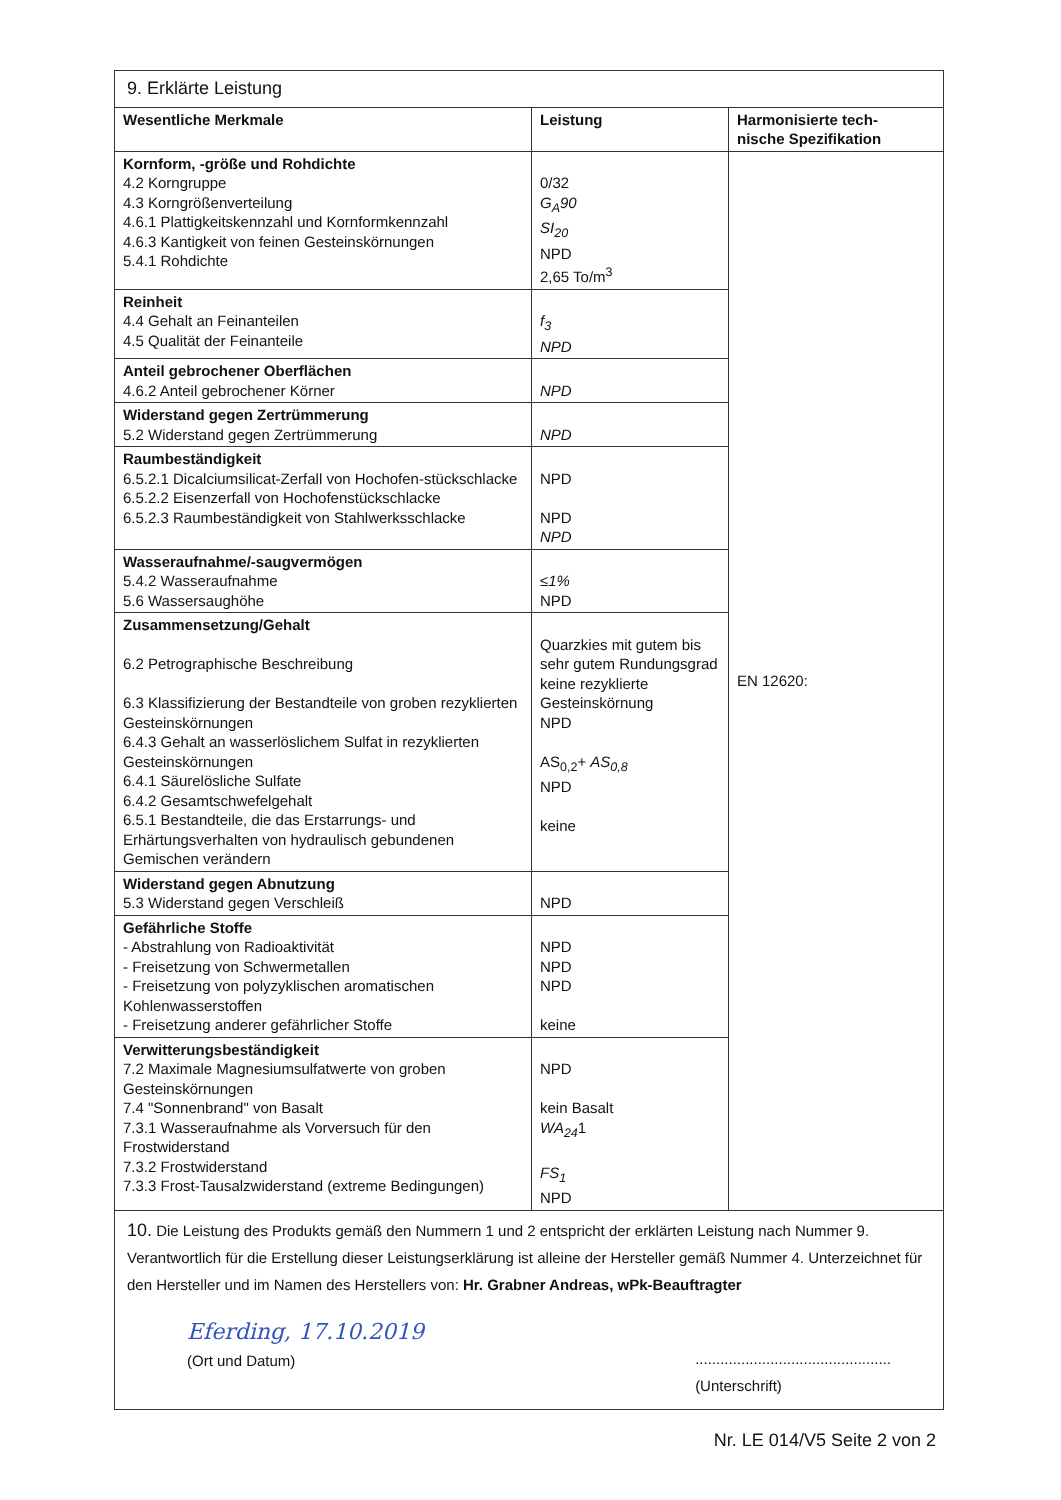| 9. Erklärte Leistung | | |
| Wesentliche Merkmale | Leistung | Harmonisierte tech- nische Spezifikation |
| Kornform, -größe und Rohdichte 4.2 Korngruppe 4.3 Korngrößenverteilung 4.6.1 Plattigkeitskennzahl und Kornformkennzahl 4.6.3 Kantigkeit von feinen Gesteinskörnungen 5.4.1 Rohdichte | 0/32 G<sub>A</sub>90 SI<sub>20</sub> NPD 2,65 To/m<sup>3</sup> | EN 12620: |
| Reinheit 4.4 Gehalt an Feinanteilen 4.5 Qualität der Feinanteile | f<sub>3</sub> NPD | |
| Anteil gebrochener Oberflächen 4.6.2 Anteil gebrochener Körner | NPD | |
| Widerstand gegen Zertrümmerung 5.2 Widerstand gegen Zertrümmerung | NPD | |
| Raumbeständigkeit 6.5.2.1 Dicalciumsilicat-Zerfall von Hochofen-stückschlacke 6.5.2.2 Eisenzerfall von Hochofenstückschlacke 6.5.2.3 Raumbeständigkeit von Stahlwerksschlacke | NPD NPD NPD | |
| Wasseraufnahme/-saugvermögen 5.4.2 Wasseraufnahme 5.6 Wassersaughöhe | ≤1% NPD | |
| Zusammensetzung/Gehalt 6.2 Petrographische Beschreibung 6.3 Klassifizierung der Bestandteile von groben rezyklierten Gesteinskörnungen 6.4.3 Gehalt an wasserlöslichem Sulfat in rezyklierten Gesteinskörnungen 6.4.1 Säurelösliche Sulfate 6.4.2 Gesamtschwefelgehalt 6.5.1 Bestandteile, die das Erstarrungs- und Erhärtungsverhalten von hydraulisch gebundenen Gemischen verändern | Quarzkies mit gutem bis sehr gutem Rundungsgrad keine rezyklierte Gesteinskörnung NPD AS<sub>0,2</sub>+ AS<sub>0,8</sub> NPD keine | |
| Widerstand gegen Abnutzung 5.3 Widerstand gegen Verschleiß | NPD | |
| Gefährliche Stoffe - Abstrahlung von Radioaktivität - Freisetzung von Schwermetallen - Freisetzung von polyzyklischen aromatischen Kohlenwasserstoffen - Freisetzung anderer gefährlicher Stoffe | NPD NPD NPD keine | |
| Verwitterungsbeständigkeit 7.2 Maximale Magnesiumsulfatwerte von groben Gesteinskörnungen 7.4 "Sonnenbrand" von Basalt 7.3.1 Wasseraufnahme als Vorversuch für den Frostwiderstand 7.3.2 Frostwiderstand 7.3.3 Frost-Tausalzwiderstand (extreme Bedingungen) | NPD kein Basalt WA<sub>24</sub> 1 FS<sub>1</sub> NPD | |
| 10. Die Leistung des Produkts gemäß den Nummern 1 und 2 entspricht der erklärten Leistung nach Nummer 9. Verantwortlich für die Erstellung dieser Leistungserklärung ist alleine der Hersteller gemäß Nummer 4. Unterzeichnet für den Hersteller und im Namen des Herstellers von: Hr. Grabner Andreas, wPk-Beauftragter Eferding, 17.10.2019 (Ort und Datum) ............................................... (Unterschrift) | | |
Nr. LE 014/V5 Seite 2 von 2